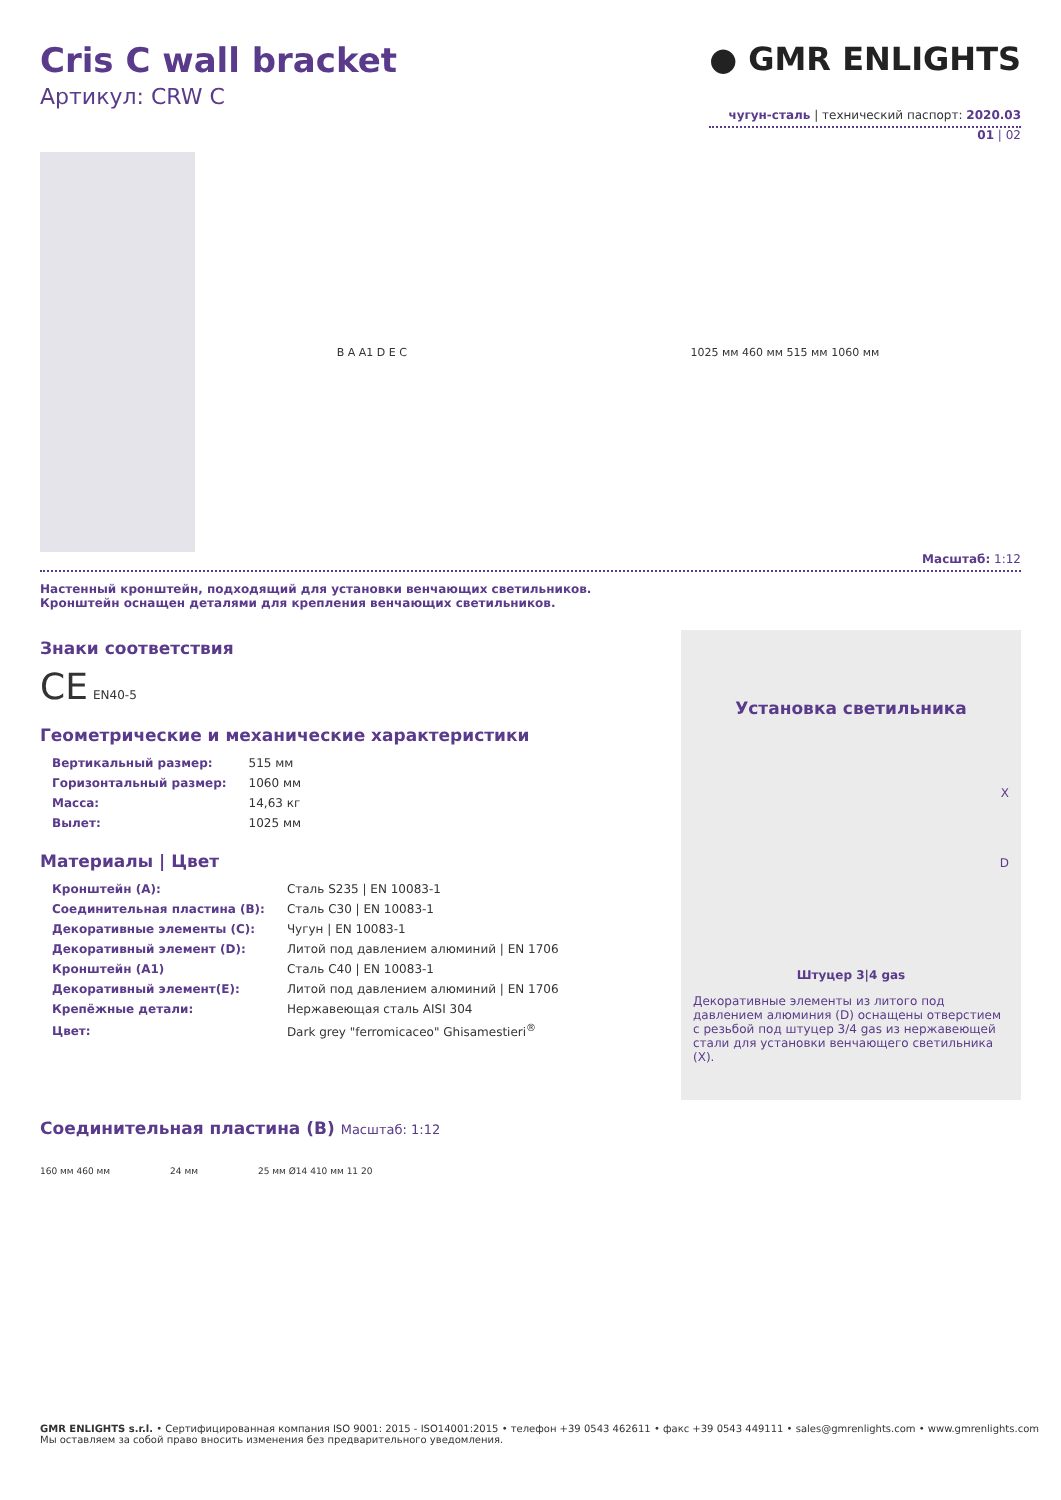Cris C wall bracket
Артикул: CRW C
● GMR ENLIGHTS
чугун-сталь | технический паспорт: 2020.03
01 | 02
B A A1 D E C 1025 мм 460 мм 515 мм 1060 мм
Масштаб: 1:12
Настенный кронштейн, подходящий для установки венчающих светильников.
Кронштейн оснащен деталями для крепления венчающих светильников.
Знаки соответствия
CE EN40-5
Геометрические и механические характеристики
| Вертикальный размер: | 515 мм |
| Горизонтальный размер: | 1060 мм |
| Масса: | 14,63 кг |
| Вылет: | 1025 мм |
Материалы | Цвет
| Кронштейн (A): | Сталь S235 / EN 10083-1 |
| Соединительная пластина (B): | Сталь C30 / EN 10083-1 |
| Декоративные элементы (C): | Чугун / EN 10083-1 |
| Декоративный элемент (D): | Литой под давлением алюминий / EN 1706 |
| Кронштейн (A1) | Сталь C40 / EN 10083-1 |
| Декоративный элемент(E): | Литой под давлением алюминий / EN 1706 |
| Крепёжные детали: | Нержавеющая сталь AISI 304 |
| Цвет: | Dark grey "ferromicaceo" Ghisamestieri<sup>®</sup> |
Установка светильника
X
D
Штуцер 3|4 gas
Декоративные элементы из литого под давлением алюминия (D) оснащены отверстием с резьбой под штуцер 3/4 gas из нержавеющей стали для установки венчающего светильника (X).
Соединительная пластина (B) Масштаб: 1:12
160 мм 460 мм 24 мм 25 мм Ø14 410 мм 11 20
GMR ENLIGHTS s.r.l. • Сертифицированная компания ISO 9001: 2015 - ISO14001:2015 • телефон +39 0543 462611 • факс +39 0543 449111 • sales@gmrenlights.com • www.gmrenlights.com
Мы оставляем за собой право вносить изменения без предварительного уведомления.